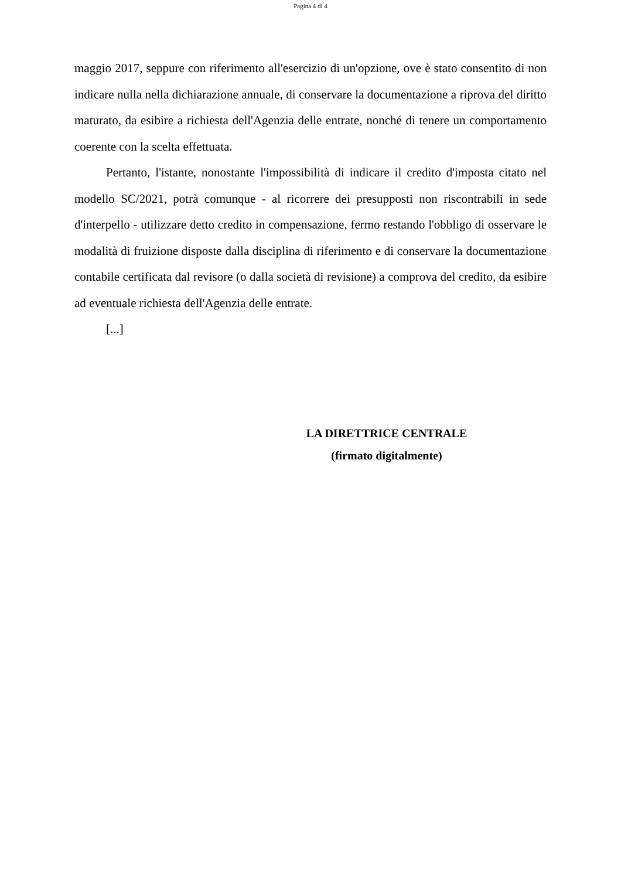Pagina 4 di 4
maggio 2017, seppure con riferimento all'esercizio di un'opzione, ove è stato consentito di non indicare nulla nella dichiarazione annuale, di conservare la documentazione a riprova del diritto maturato, da esibire a richiesta dell'Agenzia delle entrate, nonché di tenere un comportamento coerente con la scelta effettuata.
Pertanto, l'istante, nonostante l'impossibilità di indicare il credito d'imposta citato nel modello SC/2021, potrà comunque - al ricorrere dei presupposti non riscontrabili in sede d'interpello - utilizzare detto credito in compensazione, fermo restando l'obbligo di osservare le modalità di fruizione disposte dalla disciplina di riferimento e di conservare la documentazione contabile certificata dal revisore (o dalla società di revisione) a comprova del credito, da esibire ad eventuale richiesta dell'Agenzia delle entrate.
[...]
LA DIRETTRICE CENTRALE
(firmato digitalmente)